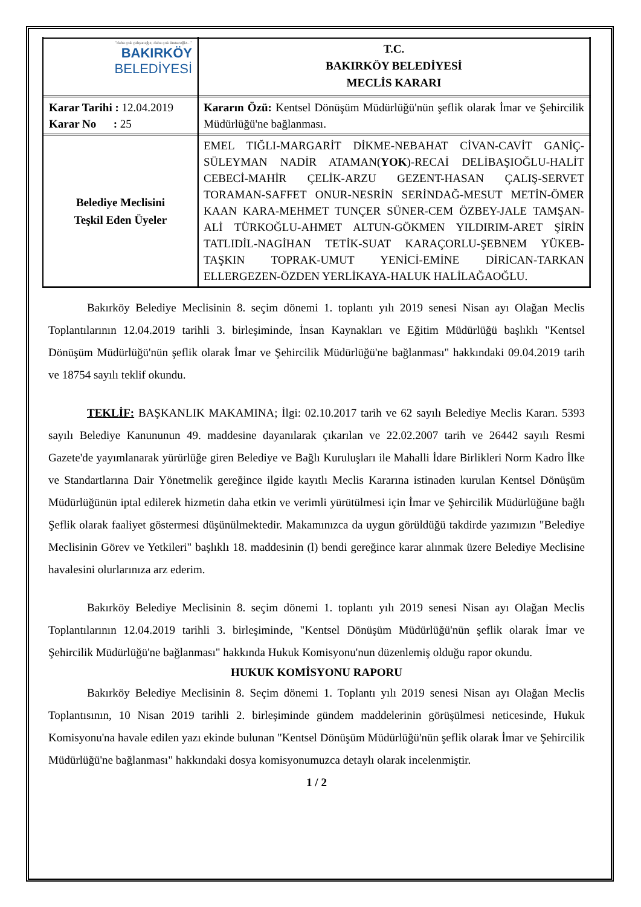| "daha çok çalışacağız, daha çok üreteceğiz..." BAKIRKÖY BELEDİYESİ | T.C. BAKIRKÖY BELEDİYESİ MECLİS KARARI |
| Karar Tarihi : 12.04.2019 Karar No : 25 | Kararın Özü: Kentsel Dönüşüm Müdürlüğü'nün şeflik olarak İmar ve Şehircilik Müdürlüğü'ne bağlanması. |
| Belediye Meclisini Teşkil Eden Üyeler | EMEL TIĞLI-MARGARİT DİKME-NEBAHAT CİVAN-CAVİT GANİÇ-SÜLEYMAN NADİR ATAMAN( YOK )-RECAİ DELİBAŞIOĞLU-HALİT CEBECİ-MAHİR ÇELİK-ARZU GEZENT-HASAN ÇALIŞ-SERVET TORAMAN-SAFFET ONUR-NESRİN SERİNDAĞ-MESUT METİN-ÖMER KAAN KARA-MEHMET TUNÇER SÜNER-CEM ÖZBEY-JALE TAMŞAN-ALİ TÜRKOĞLU-AHMET ALTUN-GÖKMEN YILDIRIM-ARET ŞİRİN TATLIDİL-NAGİHAN TETİK-SUAT KARAÇORLU-ŞEBNEM YÜKEB-TAŞKIN TOPRAK-UMUT YENİCİ-EMİNE DİRİCAN-TARKAN ELLERGEZEN-ÖZDEN YERLİKAYA-HALUK HALİLAĞAOĞLU. |
Bakırköy Belediye Meclisinin 8. seçim dönemi 1. toplantı yılı 2019 senesi Nisan ayı Olağan Meclis Toplantılarının 12.04.2019 tarihli 3. birleşiminde, İnsan Kaynakları ve Eğitim Müdürlüğü başlıklı "Kentsel Dönüşüm Müdürlüğü'nün şeflik olarak İmar ve Şehircilik Müdürlüğü'ne bağlanması" hakkındaki 09.04.2019 tarih ve 18754 sayılı teklif okundu.
TEKLİF: BAŞKANLIK MAKAMINA; İlgi: 02.10.2017 tarih ve 62 sayılı Belediye Meclis Kararı. 5393 sayılı Belediye Kanununun 49. maddesine dayanılarak çıkarılan ve 22.02.2007 tarih ve 26442 sayılı Resmi Gazete'de yayımlanarak yürürlüğe giren Belediye ve Bağlı Kuruluşları ile Mahalli İdare Birlikleri Norm Kadro İlke ve Standartlarına Dair Yönetmelik gereğince ilgide kayıtlı Meclis Kararına istinaden kurulan Kentsel Dönüşüm Müdürlüğünün iptal edilerek hizmetin daha etkin ve verimli yürütülmesi için İmar ve Şehircilik Müdürlüğüne bağlı Şeflik olarak faaliyet göstermesi düşünülmektedir. Makamınızca da uygun görüldüğü takdirde yazımızın "Belediye Meclisinin Görev ve Yetkileri" başlıklı 18. maddesinin (l) bendi gereğince karar alınmak üzere Belediye Meclisine havalesini olurlarınıza arz ederim.
Bakırköy Belediye Meclisinin 8. seçim dönemi 1. toplantı yılı 2019 senesi Nisan ayı Olağan Meclis Toplantılarının 12.04.2019 tarihli 3. birleşiminde, "Kentsel Dönüşüm Müdürlüğü'nün şeflik olarak İmar ve Şehircilik Müdürlüğü'ne bağlanması" hakkında Hukuk Komisyonu'nun düzenlemiş olduğu rapor okundu.
HUKUK KOMİSYONU RAPORU
Bakırköy Belediye Meclisinin 8. Seçim dönemi 1. Toplantı yılı 2019 senesi Nisan ayı Olağan Meclis Toplantısının, 10 Nisan 2019 tarihli 2. birleşiminde gündem maddelerinin görüşülmesi neticesinde, Hukuk Komisyonu'na havale edilen yazı ekinde bulunan "Kentsel Dönüşüm Müdürlüğü'nün şeflik olarak İmar ve Şehircilik Müdürlüğü'ne bağlanması" hakkındaki dosya komisyonumuzca detaylı olarak incelenmiştir.
1 / 2